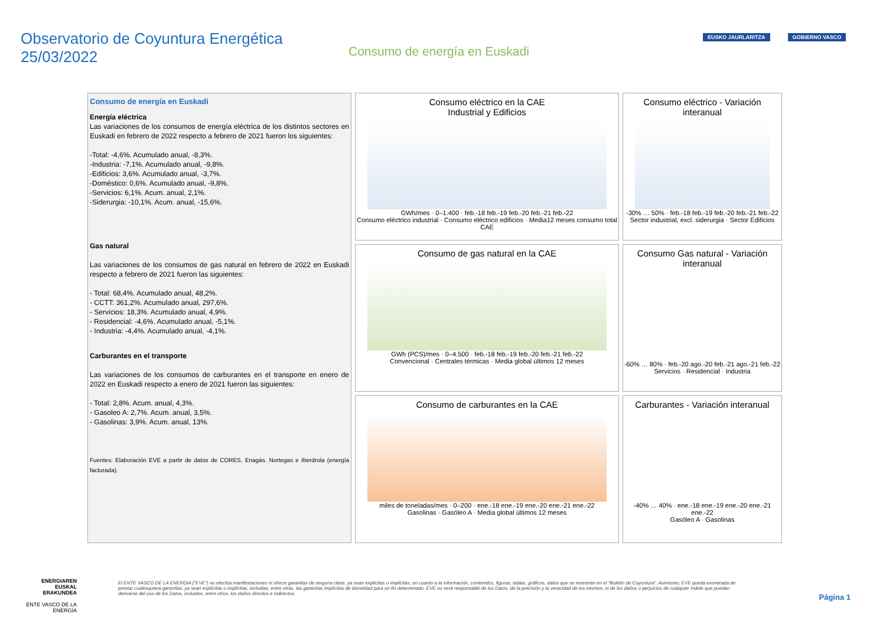Observatorio de Coyuntura Energética
25/03/2022
Consumo de energía en Euskadi
EUSKO JAURLARITZA GOBIERNO VASCO
Consumo eléctrico en la CAE
Industrial y Edificios
GWh/mes · 0–1.400 · feb.-18 feb.-19 feb.-20 feb.-21 feb.-22
Consumo eléctrico industrial · Consumo eléctrico edificios · Media12 meses consumo total CAE
Consumo eléctrico - Variación interanual
-30% … 50% · feb.-18 feb.-19 feb.-20 feb.-21 feb.-22
Sector industrial, excl. siderurgia · Sector Edificios
Consumo de energía en Euskadi
Energía eléctrica
Las variaciones de los consumos de energía eléctrica de los distintos sectores en Euskadi en febrero de 2022 respecto a febrero de 2021 fueron los siguientes:
-Total: -4,6%. Acumulado anual, -8,3%.
-Industria: -7,1%. Acumulado anual, -9,8%.
-Edificios: 3,6%. Acumulado anual, -3,7%.
-Doméstico: 0,6%. Acumulado anual, -9,8%.
-Servicios: 6,1%. Acum. anual, 2,1%.
-Siderurgia: -10,1%. Acum. anual, -15,6%.
Gas natural
Las variaciones de los consumos de gas natural en febrero de 2022 en Euskadi respecto a febrero de 2021 fueron las siguientes:
- Total: 68,4%. Acumulado anual, 48,2%.
- CCTT: 361,2%. Acumulado anual, 297,6%.
- Servicios: 18,3%. Acumulado anual, 4,9%.
- Residencial: -4,6%. Acumulado anual, -5,1%.
- Industria: -4,4%. Acumulado anual, -4,1%.
Carburantes en el transporte
Las variaciones de los consumos de carburantes en el transporte en enero de 2022 en Euskadi respecto a enero de 2021 fueron las siguientes:
- Total: 2,8%. Acum. anual, 4,3%.
- Gasoleo A: 2,7%. Acum. anual, 3,5%.
- Gasolinas: 3,9%. Acum. anual, 13%.
Fuentes: Elaboración EVE a partir de datos de CORES, Enagás. Nortegas e Iberdrola (energía facturada).
Consumo de gas natural en la CAE
GWh (PCS)/mes · 0–4.500 · feb.-18 feb.-19 feb.-20 feb.-21 feb.-22
Convencional · Centrales térmicas · Media global últimos 12 meses
Consumo Gas natural - Variación interanual
-60% … 80% · feb.-20 ago.-20 feb.-21 ago.-21 feb.-22
Servicios · Residencial · Industria
Consumo de carburantes en la CAE
miles de toneladas/mes · 0–200 · ene.-18 ene.-19 ene.-20 ene.-21 ene.-22
Gasolinas · Gasóleo A · Media global últimos 12 meses
Carburantes - Variación interanual
-40% … 40% · ene.-18 ene.-19 ene.-20 ene.-21 ene.-22
Gasóleo A · Gasolinas
ENERGIAREN EUSKAL ERAKUNDEA
ENTE VASCO DE LA ENERGÍA
El ENTE VASCO DE LA ENERGIA ("EVE") no efectúa manifestaciones ni ofrece garantías de ninguna clase, ya sean explícitas o implícitas, en cuanto a la información, contenidos, figuras, tablas, gráficos, datos que se muestran en el "Boletín de Coyuntura". Asimismo, EVE queda exonerada de prestar cualesquiera garantías, ya sean explícitas o implícitas, incluidas, entre otras, las garantías implícitas de idoneidad para un fin determinado. EVE no será responsable de los Datos, de la precisión y la veracidad de los mismos, ni de los daños o perjuicios de cualquier índole que puedan derivarse del uso de los Datos, incluidos, entre otros, los daños directos e indirectos.
Página 1